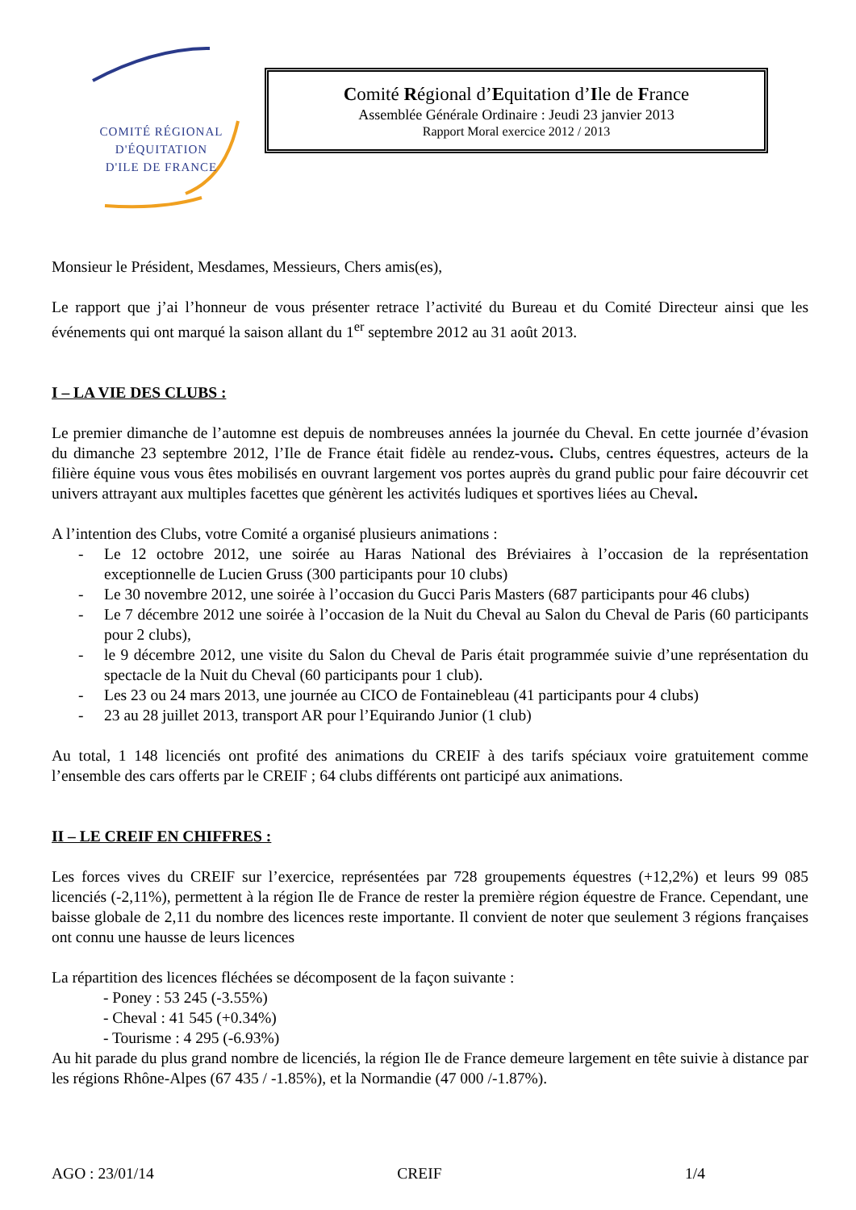COMITÉ RÉGIONAL
D'ÉQUITATION
D'ILE DE FRANCE
Comité Régional d’Equitation d’Ile de France
Assemblée Générale Ordinaire : Jeudi 23 janvier 2013
Rapport Moral exercice 2012 / 2013
Monsieur le Président, Mesdames, Messieurs, Chers amis(es),
Le rapport que j’ai l’honneur de vous présenter retrace l’activité du Bureau et du Comité Directeur ainsi que les événements qui ont marqué la saison allant du 1<sup>er</sup> septembre 2012 au 31 août 2013.
I – LA VIE DES CLUBS :
Le premier dimanche de l’automne est depuis de nombreuses années la journée du Cheval. En cette journée d’évasion du dimanche 23 septembre 2012, l’Ile de France était fidèle au rendez-vous. Clubs, centres équestres, acteurs de la filière équine vous vous êtes mobilisés en ouvrant largement vos portes auprès du grand public pour faire découvrir cet univers attrayant aux multiples facettes que génèrent les activités ludiques et sportives liées au Cheval.
A l’intention des Clubs, votre Comité a organisé plusieurs animations :
- Le 12 octobre 2012, une soirée au Haras National des Bréviaires à l’occasion de la représentation exceptionnelle de Lucien Gruss (300 participants pour 10 clubs)
- Le 30 novembre 2012, une soirée à l’occasion du Gucci Paris Masters (687 participants pour 46 clubs)
- Le 7 décembre 2012 une soirée à l’occasion de la Nuit du Cheval au Salon du Cheval de Paris (60 participants pour 2 clubs),
- le 9 décembre 2012, une visite du Salon du Cheval de Paris était programmée suivie d’une représentation du spectacle de la Nuit du Cheval (60 participants pour 1 club).
- Les 23 ou 24 mars 2013, une journée au CICO de Fontainebleau (41 participants pour 4 clubs)
- 23 au 28 juillet 2013, transport AR pour l’Equirando Junior (1 club)
Au total, 1 148 licenciés ont profité des animations du CREIF à des tarifs spéciaux voire gratuitement comme l’ensemble des cars offerts par le CREIF ; 64 clubs différents ont participé aux animations.
II – LE CREIF EN CHIFFRES :
Les forces vives du CREIF sur l’exercice, représentées par 728 groupements équestres (+12,2%) et leurs 99 085 licenciés (-2,11%), permettent à la région Ile de France de rester la première région équestre de France. Cependant, une baisse globale de 2,11 du nombre des licences reste importante. Il convient de noter que seulement 3 régions françaises ont connu une hausse de leurs licences
La répartition des licences fléchées se décomposent de la façon suivante :
- Poney : 53 245 (-3.55%)
- Cheval : 41 545 (+0.34%)
- Tourisme : 4 295 (-6.93%)
Au hit parade du plus grand nombre de licenciés, la région Ile de France demeure largement en tête suivie à distance par les régions Rhône-Alpes (67 435 / -1.85%), et la Normandie (47 000 /-1.87%).
AGO : 23/01/14 CREIF 1/4